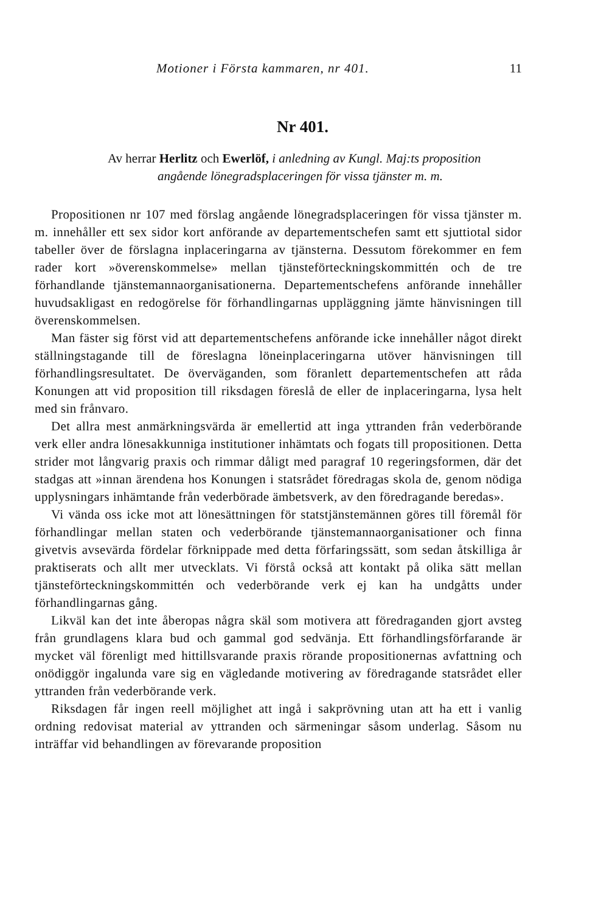Motioner i Första kammaren, nr 401. 11
Nr 401.
Av herrar Herlitz och Ewerlöf, i anledning av Kungl. Maj:ts proposition angående lönegradsplaceringen för vissa tjänster m. m.
Propositionen nr 107 med förslag angående lönegradsplaceringen för vissa tjänster m. m. innehåller ett sex sidor kort anförande av departementschefen samt ett sjuttiotal sidor tabeller över de förslagna inplaceringarna av tjänsterna. Dessutom förekommer en fem rader kort »överenskommelse» mellan tjänsteförteckningskommittén och de tre förhandlande tjänstemannaorganisationerna. Departementschefens anförande innehåller huvudsakligast en redogörelse för förhandlingarnas uppläggning jämte hänvisningen till överenskommelsen.
Man fäster sig först vid att departementschefens anförande icke innehåller något direkt ställningstagande till de föreslagna löneinplaceringarna utöver hänvisningen till förhandlingsresultatet. De överväganden, som föranlett departementschefen att råda Konungen att vid proposition till riksdagen föreslå de eller de inplaceringarna, lysa helt med sin frånvaro.
Det allra mest anmärkningsvärda är emellertid att inga yttranden från vederbörande verk eller andra lönesakkunniga institutioner inhämtats och fogats till propositionen. Detta strider mot långvarig praxis och rimmar dåligt med paragraf 10 regeringsformen, där det stadgas att »innan ärendena hos Konungen i statsrådet föredragas skola de, genom nödiga upplysningars inhämtande från vederbörade ämbetsverk, av den föredragande beredas».
Vi vända oss icke mot att lönesättningen för statstjänstemännen göres till föremål för förhandlingar mellan staten och vederbörande tjänstemannaorganisationer och finna givetvis avsevärda fördelar förknippade med detta förfaringssätt, som sedan åtskilliga år praktiserats och allt mer utvecklats. Vi förstå också att kontakt på olika sätt mellan tjänsteförteckningskommittén och vederbörande verk ej kan ha undgåtts under förhandlingarnas gång.
Likväl kan det inte åberopas några skäl som motivera att föredraganden gjort avsteg från grundlagens klara bud och gammal god sedvänja. Ett förhandlingsförfarande är mycket väl förenligt med hittillsvarande praxis rörande propositionernas avfattning och onödiggör ingalunda vare sig en vägledande motivering av föredragande statsrådet eller yttranden från vederbörande verk.
Riksdagen får ingen reell möjlighet att ingå i sakprövning utan att ha ett i vanlig ordning redovisat material av yttranden och särmeningar såsom underlag. Såsom nu inträffar vid behandlingen av förevarande proposition